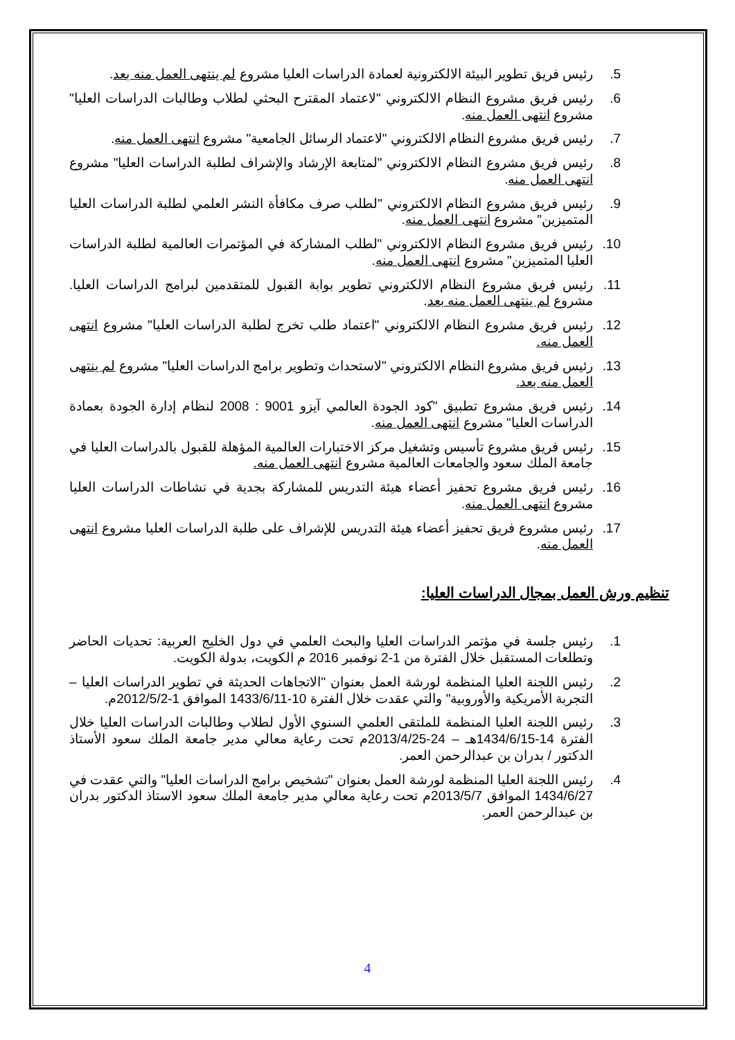5. رئيس فريق تطوير البيئة الالكترونية لعمادة الدراسات العليا مشروع لم ينتهى العمل منه بعد.
6. رئيس فريق مشروع النظام الالكتروني "لاعتماد المقترح البحثي لطلاب وطالبات الدراسات العليا" مشروع انتهى العمل منه.
7. رئيس فريق مشروع النظام الالكتروني "لاعتماد الرسائل الجامعية" مشروع انتهى العمل منه.
8. رئيس فريق مشروع النظام الالكتروني "لمتابعة الإرشاد والإشراف لطلبة الدراسات العليا" مشروع انتهى العمل منه.
9. رئيس فريق مشروع النظام الالكتروني "لطلب صرف مكافأة النشر العلمي لطلبة الدراسات العليا المتميزين" مشروع انتهى العمل منه.
10. رئيس فريق مشروع النظام الالكتروني "لطلب المشاركة في المؤتمرات العالمية لطلبة الدراسات العليا المتميزين" مشروع انتهى العمل منه.
11. رئيس فريق مشروع النظام الالكتروني تطوير بوابة القبول للمتقدمين لبرامج الدراسات العليا. مشروع لم ينتهى العمل منه بعد.
12. رئيس فريق مشروع النظام الالكتروني "اعتماد طلب تخرج لطلبة الدراسات العليا" مشروع انتهى العمل منه.
13. رئيس فريق مشروع النظام الالكتروني "لاستحداث وتطوير برامج الدراسات العليا" مشروع لم ينتهى العمل منه بعد.
14. رئيس فريق مشروع تطبيق "كود الجودة العالمي آيزو 9001 : 2008 لنظام إدارة الجودة بعمادة الدراسات العليا" مشروع انتهى العمل منه.
15. رئيس فريق مشروع تأسيس وتشغيل مركز الاختبارات العالمية المؤهلة للقبول بالدراسات العليا في جامعة الملك سعود والجامعات العالمية مشروع انتهى العمل منه.
16. رئيس فريق مشروع تحفيز أعضاء هيئة التدريس للمشاركة بجدية في نشاطات الدراسات العليا مشروع انتهى العمل منه.
17. رئيس مشروع فريق تحفيز أعضاء هيئة التدريس للإشراف على طلبة الدراسات العليا مشروع انتهى العمل منه.
تنظيم ورش العمل بمجال الدراسات العليا:
1. رئيس جلسة في مؤتمر الدراسات العليا والبحث العلمي في دول الخليج العربية: تحديات الحاضر وتطلعات المستقبل خلال الفترة من 1-2 نوفمبر 2016 م الكويت، بدولة الكويت.
2. رئيس اللجنة العليا المنظمة لورشة العمل بعنوان "الاتجاهات الحديثة في تطوير الدراسات العليا – التجربة الأمريكية والأوروبية" والتي عقدت خلال الفترة 10-1433/6/11 الموافق 1-2012/5/2م.
3. رئيس اللجنة العليا المنظمة للملتقى العلمي السنوي الأول لطلاب وطالبات الدراسات العليا خلال الفترة 14-1434/6/15هـ – 24-2013/4/25م تحت رعاية معالي مدير جامعة الملك سعود الأستاذ الدكتور / بدران بن عبدالرحمن العمر.
4. رئيس اللجنة العليا المنظمة لورشة العمل بعنوان "تشخيص برامج الدراسات العليا" والتي عقدت في 1434/6/27 الموافق 2013/5/7م تحت رعاية معالي مدير جامعة الملك سعود الاستاذ الدكتور بدران بن عبدالرحمن العمر.
4